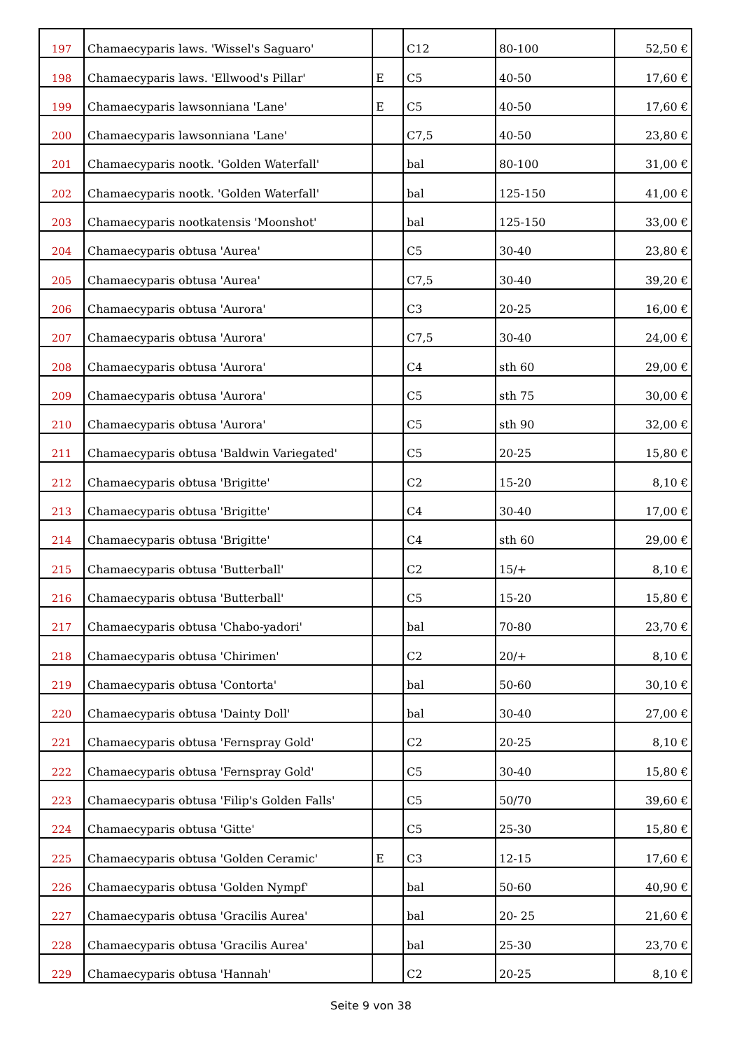| 197 | Chamaecyparis laws. 'Wissel's Saguaro' | | C12 | 80-100 | 52,50 € |
| 198 | Chamaecyparis laws. 'Ellwood's Pillar' | E | C5 | 40-50 | 17,60 € |
| 199 | Chamaecyparis lawsonniana 'Lane' | E | C5 | 40-50 | 17,60 € |
| 200 | Chamaecyparis lawsonniana 'Lane' | | C7,5 | 40-50 | 23,80 € |
| 201 | Chamaecyparis nootk. 'Golden Waterfall' | | bal | 80-100 | 31,00 € |
| 202 | Chamaecyparis nootk. 'Golden Waterfall' | | bal | 125-150 | 41,00 € |
| 203 | Chamaecyparis nootkatensis 'Moonshot' | | bal | 125-150 | 33,00 € |
| 204 | Chamaecyparis obtusa 'Aurea' | | C5 | 30-40 | 23,80 € |
| 205 | Chamaecyparis obtusa 'Aurea' | | C7,5 | 30-40 | 39,20 € |
| 206 | Chamaecyparis obtusa 'Aurora' | | C3 | 20-25 | 16,00 € |
| 207 | Chamaecyparis obtusa 'Aurora' | | C7,5 | 30-40 | 24,00 € |
| 208 | Chamaecyparis obtusa 'Aurora' | | C4 | sth 60 | 29,00 € |
| 209 | Chamaecyparis obtusa 'Aurora' | | C5 | sth 75 | 30,00 € |
| 210 | Chamaecyparis obtusa 'Aurora' | | C5 | sth 90 | 32,00 € |
| 211 | Chamaecyparis obtusa 'Baldwin Variegated' | | C5 | 20-25 | 15,80 € |
| 212 | Chamaecyparis obtusa 'Brigitte' | | C2 | 15-20 | 8,10 € |
| 213 | Chamaecyparis obtusa 'Brigitte' | | C4 | 30-40 | 17,00 € |
| 214 | Chamaecyparis obtusa 'Brigitte' | | C4 | sth 60 | 29,00 € |
| 215 | Chamaecyparis obtusa 'Butterball' | | C2 | 15/+ | 8,10 € |
| 216 | Chamaecyparis obtusa 'Butterball' | | C5 | 15-20 | 15,80 € |
| 217 | Chamaecyparis obtusa 'Chabo-yadori' | | bal | 70-80 | 23,70 € |
| 218 | Chamaecyparis obtusa 'Chirimen' | | C2 | 20/+ | 8,10 € |
| 219 | Chamaecyparis obtusa 'Contorta' | | bal | 50-60 | 30,10 € |
| 220 | Chamaecyparis obtusa 'Dainty Doll' | | bal | 30-40 | 27,00 € |
| 221 | Chamaecyparis obtusa 'Fernspray Gold' | | C2 | 20-25 | 8,10 € |
| 222 | Chamaecyparis obtusa 'Fernspray Gold' | | C5 | 30-40 | 15,80 € |
| 223 | Chamaecyparis obtusa 'Filip's Golden Falls' | | C5 | 50/70 | 39,60 € |
| 224 | Chamaecyparis obtusa 'Gitte' | | C5 | 25-30 | 15,80 € |
| 225 | Chamaecyparis obtusa 'Golden Ceramic' | E | C3 | 12-15 | 17,60 € |
| 226 | Chamaecyparis obtusa 'Golden Nympf' | | bal | 50-60 | 40,90 € |
| 227 | Chamaecyparis obtusa 'Gracilis Aurea' | | bal | 20- 25 | 21,60 € |
| 228 | Chamaecyparis obtusa 'Gracilis Aurea' | | bal | 25-30 | 23,70 € |
| 229 | Chamaecyparis obtusa 'Hannah' | | C2 | 20-25 | 8,10 € |
Seite 9 von 38